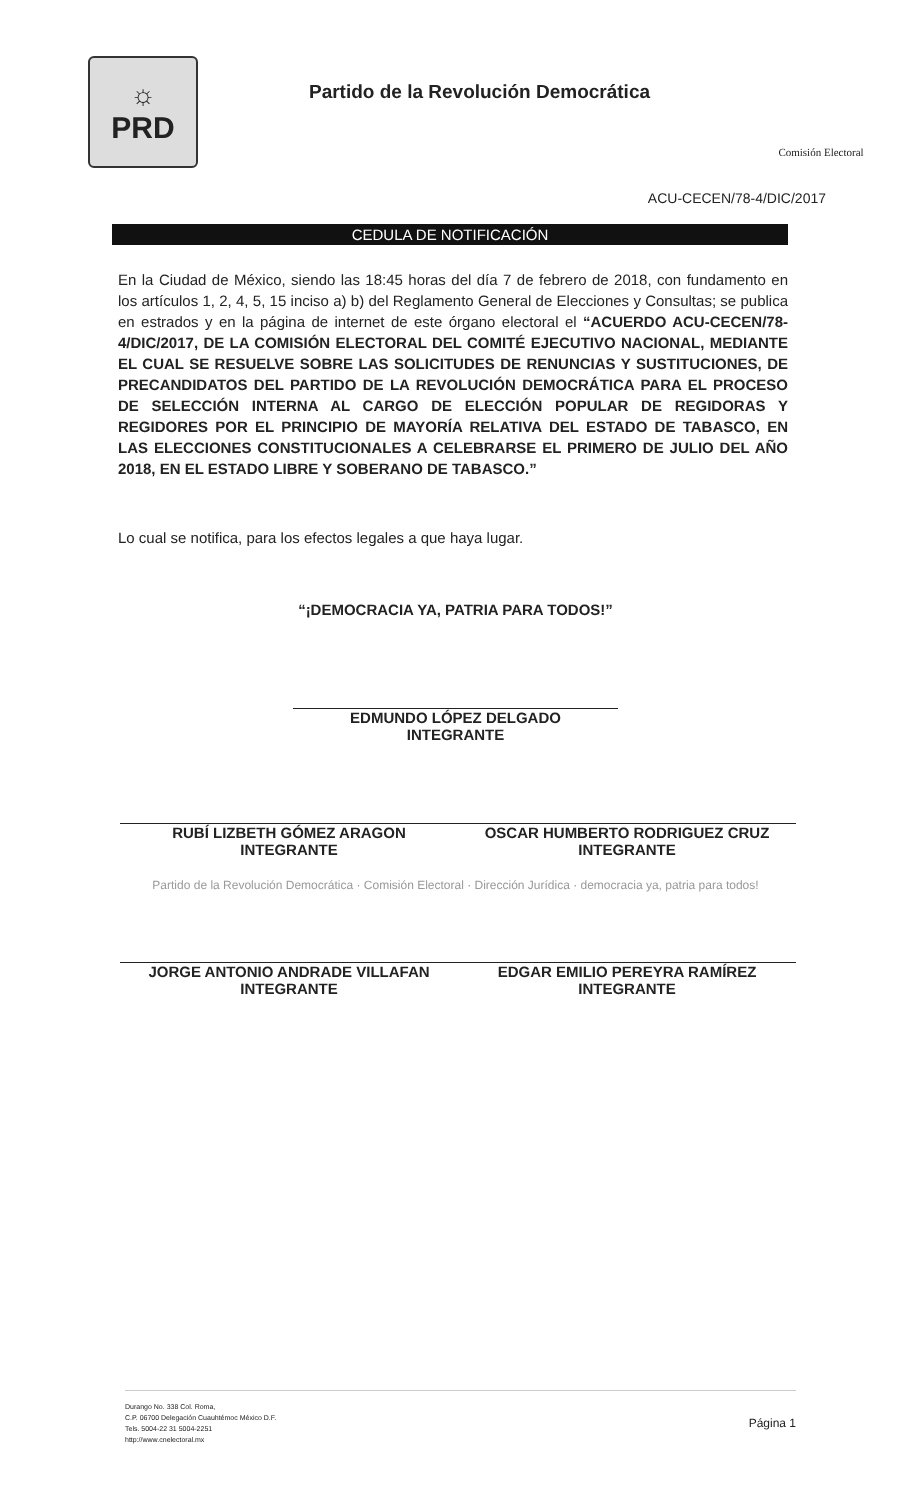☼
PRD
Partido de la Revolución Democrática
Comisión Electoral
ACU-CECEN/78-4/DIC/2017
CEDULA DE NOTIFICACIÓN
En la Ciudad de México, siendo las 18:45 horas del día 7 de febrero de 2018, con fundamento en los artículos 1, 2, 4, 5, 15 inciso a) b) del Reglamento General de Elecciones y Consultas; se publica en estrados y en la página de internet de este órgano electoral el “ACUERDO ACU-CECEN/78-4/DIC/2017, DE LA COMISIÓN ELECTORAL DEL COMITÉ EJECUTIVO NACIONAL, MEDIANTE EL CUAL SE RESUELVE SOBRE LAS SOLICITUDES DE RENUNCIAS Y SUSTITUCIONES, DE PRECANDIDATOS DEL PARTIDO DE LA REVOLUCIÓN DEMOCRÁTICA PARA EL PROCESO DE SELECCIÓN INTERNA AL CARGO DE ELECCIÓN POPULAR DE REGIDORAS Y REGIDORES POR EL PRINCIPIO DE MAYORÍA RELATIVA DEL ESTADO DE TABASCO, EN LAS ELECCIONES CONSTITUCIONALES A CELEBRARSE EL PRIMERO DE JULIO DEL AÑO 2018, EN EL ESTADO LIBRE Y SOBERANO DE TABASCO.”
Lo cual se notifica, para los efectos legales a que haya lugar.
“¡DEMOCRACIA YA, PATRIA PARA TODOS!”
EDMUNDO LÓPEZ DELGADO
INTEGRANTE
RUBÍ LIZBETH GÓMEZ ARAGON
INTEGRANTE
OSCAR HUMBERTO RODRIGUEZ CRUZ
INTEGRANTE
Partido de la Revolución Democrática · Comisión Electoral · Dirección Jurídica · democracia ya, patria para todos!
JORGE ANTONIO ANDRADE VILLAFAN
INTEGRANTE
EDGAR EMILIO PEREYRA RAMÍREZ
INTEGRANTE
Durango No. 338 Col. Roma,
C.P. 06700 Delegación Cuauhtémoc México D.F.
Tels. 5004-22 31 5004-2251
http://www.cnelectoral.mx
Página 1